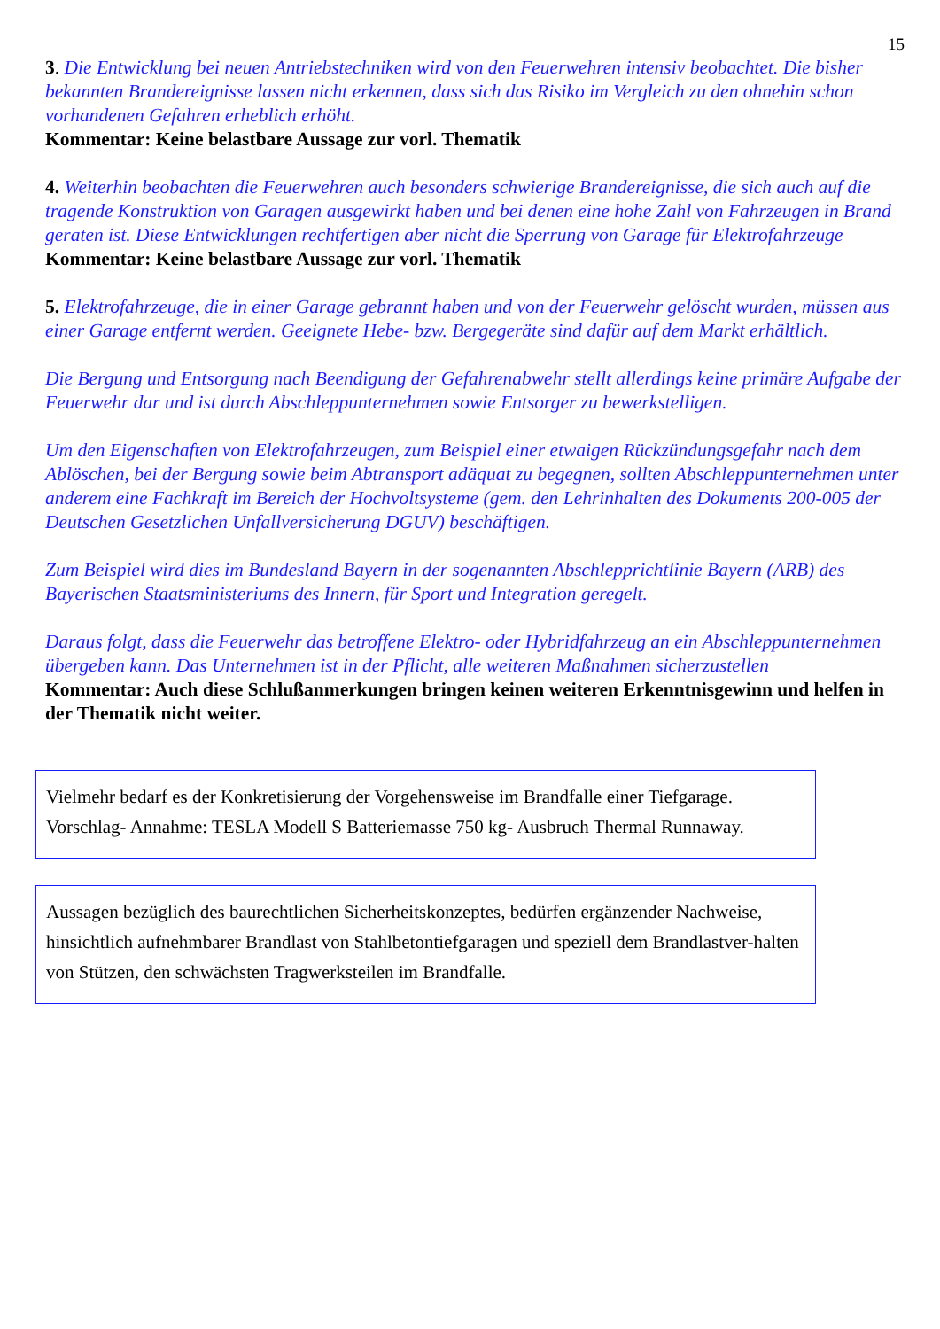15
3. Die Entwicklung bei neuen Antriebstechniken wird von den Feuerwehren intensiv beobachtet. Die bisher bekannten Brandereignisse lassen nicht erkennen, dass sich das Risiko im Vergleich zu den ohnehin schon vorhandenen Gefahren erheblich erhöht.
Kommentar: Keine belastbare Aussage zur vorl. Thematik
4. Weiterhin beobachten die Feuerwehren auch besonders schwierige Brandereignisse, die sich auch auf die tragende Konstruktion von Garagen ausgewirkt haben und bei denen eine hohe Zahl von Fahrzeugen in Brand geraten ist. Diese Entwicklungen rechtfertigen aber nicht die Sperrung von Garage für Elektrofahrzeuge
Kommentar: Keine belastbare Aussage zur vorl. Thematik
5. Elektrofahrzeuge, die in einer Garage gebrannt haben und von der Feuerwehr gelöscht wurden, müssen aus einer Garage entfernt werden. Geeignete Hebe- bzw. Bergegeräte sind dafür auf dem Markt erhältlich.
Die Bergung und Entsorgung nach Beendigung der Gefahrenabwehr stellt allerdings keine primäre Aufgabe der Feuerwehr dar und ist durch Abschleppunternehmen sowie Entsorger zu bewerkstelligen.
Um den Eigenschaften von Elektrofahrzeugen, zum Beispiel einer etwaigen Rückzündungsgefahr nach dem Ablöschen, bei der Bergung sowie beim Abtransport adäquat zu begegnen, sollten Abschleppunternehmen unter anderem eine Fachkraft im Bereich der Hochvoltsysteme (gem. den Lehrinhalten des Dokuments 200-005 der Deutschen Gesetzlichen Unfallversicherung DGUV) beschäftigen.
Zum Beispiel wird dies im Bundesland Bayern in der sogenannten Abschlepprichtlinie Bayern (ARB) des Bayerischen Staatsministeriums des Innern, für Sport und Integration geregelt.
Daraus folgt, dass die Feuerwehr das betroffene Elektro- oder Hybridfahrzeug an ein Abschleppunternehmen übergeben kann. Das Unternehmen ist in der Pflicht, alle weiteren Maßnahmen sicherzustellen
Kommentar: Auch diese Schlußanmerkungen bringen keinen weiteren Erkenntnisgewinn und helfen in der Thematik nicht weiter.
Vielmehr bedarf es der Konkretisierung der Vorgehensweise im Brandfalle einer Tiefgarage.
Vorschlag- Annahme: TESLA Modell S Batteriemasse 750 kg- Ausbruch Thermal Runnaway.
Aussagen bezüglich des baurechtlichen Sicherheitskonzeptes, bedürfen ergänzender Nachweise, hinsichtlich aufnehmbarer Brandlast von Stahlbetontiefgaragen und speziell dem Brandlastver-halten von Stützen, den schwächsten Tragwerksteilen im Brandfalle.